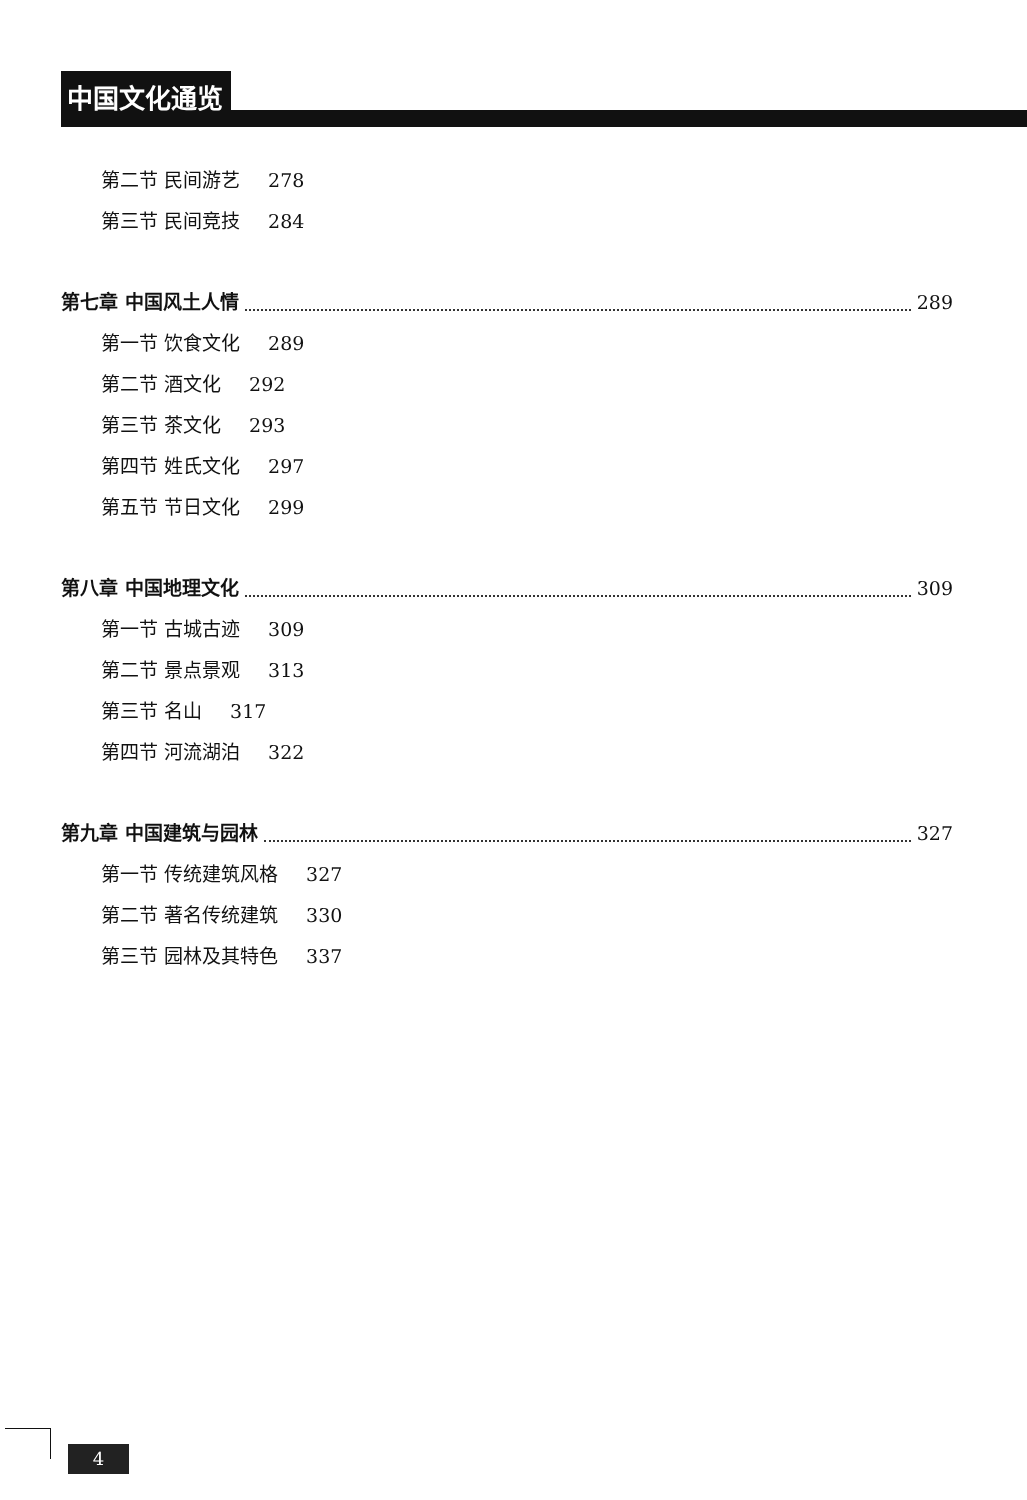中国文化通览
第二节 民间游艺 278
第三节 民间竞技 284
第七章 中国风土人情 289
第一节 饮食文化 289
第二节 酒文化 292
第三节 茶文化 293
第四节 姓氏文化 297
第五节 节日文化 299
第八章 中国地理文化 309
第一节 古城古迹 309
第二节 景点景观 313
第三节 名山 317
第四节 河流湖泊 322
第九章 中国建筑与园林 327
第一节 传统建筑风格 327
第二节 著名传统建筑 330
第三节 园林及其特色 337
4